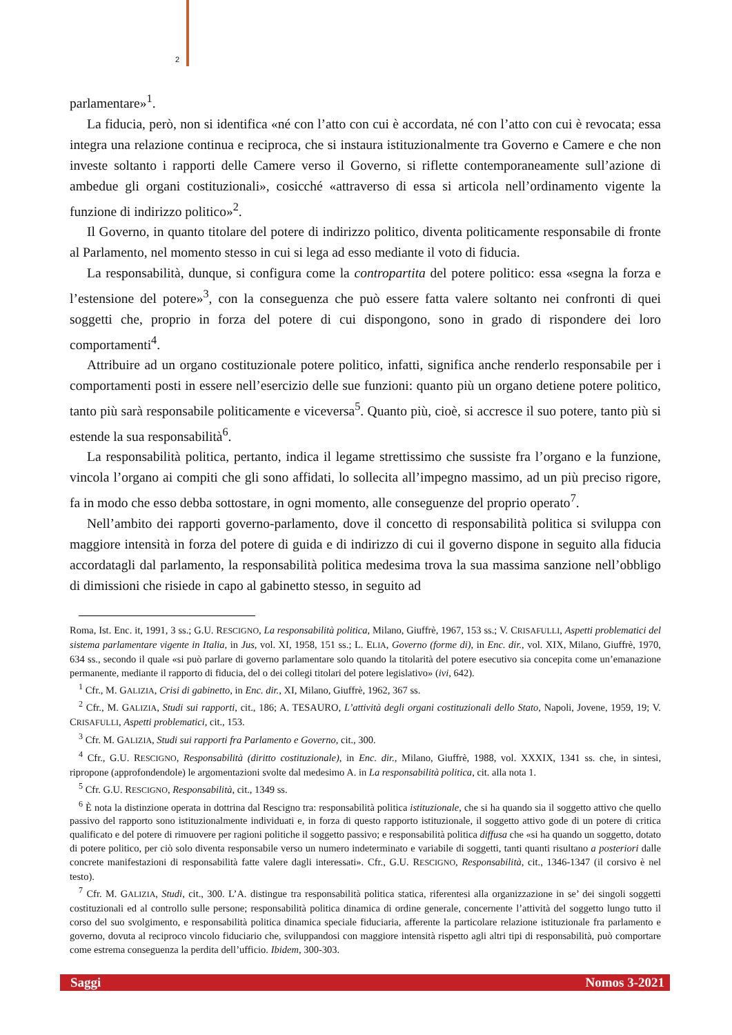2
parlamentare»<sup>1</sup>.
La fiducia, però, non si identifica «né con l’atto con cui è accordata, né con l’atto con cui è revocata; essa integra una relazione continua e reciproca, che si instaura istituzionalmente tra Governo e Camere e che non investe soltanto i rapporti delle Camere verso il Governo, si riflette contemporaneamente sull’azione di ambedue gli organi costituzionali», cosicché «attraverso di essa si articola nell’ordinamento vigente la funzione di indirizzo politico»<sup>2</sup>.
Il Governo, in quanto titolare del potere di indirizzo politico, diventa politicamente responsabile di fronte al Parlamento, nel momento stesso in cui si lega ad esso mediante il voto di fiducia.
La responsabilità, dunque, si configura come la contropartita del potere politico: essa «segna la forza e l’estensione del potere»<sup>3</sup>, con la conseguenza che può essere fatta valere soltanto nei confronti di quei soggetti che, proprio in forza del potere di cui dispongono, sono in grado di rispondere dei loro comportamenti<sup>4</sup>.
Attribuire ad un organo costituzionale potere politico, infatti, significa anche renderlo responsabile per i comportamenti posti in essere nell’esercizio delle sue funzioni: quanto più un organo detiene potere politico, tanto più sarà responsabile politicamente e viceversa<sup>5</sup>. Quanto più, cioè, si accresce il suo potere, tanto più si estende la sua responsabilità<sup>6</sup>.
La responsabilità politica, pertanto, indica il legame strettissimo che sussiste fra l’organo e la funzione, vincola l’organo ai compiti che gli sono affidati, lo sollecita all’impegno massimo, ad un più preciso rigore, fa in modo che esso debba sottostare, in ogni momento, alle conseguenze del proprio operato<sup>7</sup>.
Nell’ambito dei rapporti governo-parlamento, dove il concetto di responsabilità politica si sviluppa con maggiore intensità in forza del potere di guida e di indirizzo di cui il governo dispone in seguito alla fiducia accordatagli dal parlamento, la responsabilità politica medesima trova la sua massima sanzione nell’obbligo di dimissioni che risiede in capo al gabinetto stesso, in seguito ad
Roma, Ist. Enc. it, 1991, 3 ss.; G.U. RESCIGNO, La responsabilità politica, Milano, Giuffrè, 1967, 153 ss.; V. CRISAFULLI, Aspetti problematici del sistema parlamentare vigente in Italia, in Jus, vol. XI, 1958, 151 ss.; L. ELIA, Governo (forme di), in Enc. dir., vol. XIX, Milano, Giuffrè, 1970, 634 ss., secondo il quale «si può parlare di governo parlamentare solo quando la titolarità del potere esecutivo sia concepita come un’emanazione permanente, mediante il rapporto di fiducia, del o dei collegi titolari del potere legislativo» (ivi, 642).
<sup>1</sup> Cfr., M. GALIZIA, Crisi di gabinetto, in Enc. dir., XI, Milano, Giuffrè, 1962, 367 ss.
<sup>2</sup> Cfr., M. GALIZIA, Studi sui rapporti, cit., 186; A. TESAURO, L’attività degli organi costituzionali dello Stato, Napoli, Jovene, 1959, 19; V. CRISAFULLI, Aspetti problematici, cit., 153.
<sup>3</sup> Cfr. M. GALIZIA, Studi sui rapporti fra Parlamento e Governo, cit., 300.
<sup>4</sup> Cfr., G.U. RESCIGNO, Responsabilità (diritto costituzionale), in Enc. dir., Milano, Giuffrè, 1988, vol. XXXIX, 1341 ss. che, in sintesi, ripropone (approfondendole) le argomentazioni svolte dal medesimo A. in La responsabilità politica, cit. alla nota 1.
<sup>5</sup> Cfr. G.U. RESCIGNO, Responsabilità, cit., 1349 ss.
<sup>6</sup> È nota la distinzione operata in dottrina dal Rescigno tra: responsabilità politica istituzionale, che si ha quando sia il soggetto attivo che quello passivo del rapporto sono istituzionalmente individuati e, in forza di questo rapporto istituzionale, il soggetto attivo gode di un potere di critica qualificato e del potere di rimuovere per ragioni politiche il soggetto passivo; e responsabilità politica diffusa che «si ha quando un soggetto, dotato di potere politico, per ciò solo diventa responsabile verso un numero indeterminato e variabile di soggetti, tanti quanti risultano a posteriori dalle concrete manifestazioni di responsabilità fatte valere dagli interessati». Cfr., G.U. RESCIGNO, Responsabilità, cit., 1346-1347 (il corsivo è nel testo).
<sup>7</sup> Cfr. M. GALIZIA, Studi, cit., 300. L’A. distingue tra responsabilità politica statica, riferentesi alla organizzazione in se’ dei singoli soggetti costituzionali ed al controllo sulle persone; responsabilità politica dinamica di ordine generale, concernente l’attività del soggetto lungo tutto il corso del suo svolgimento, e responsabilità politica dinamica speciale fiduciaria, afferente la particolare relazione istituzionale fra parlamento e governo, dovuta al reciproco vincolo fiduciario che, sviluppandosi con maggiore intensità rispetto agli altri tipi di responsabilità, può comportare come estrema conseguenza la perdita dell’ufficio. Ibidem, 300-303.
Saggi Nomos 3-2021